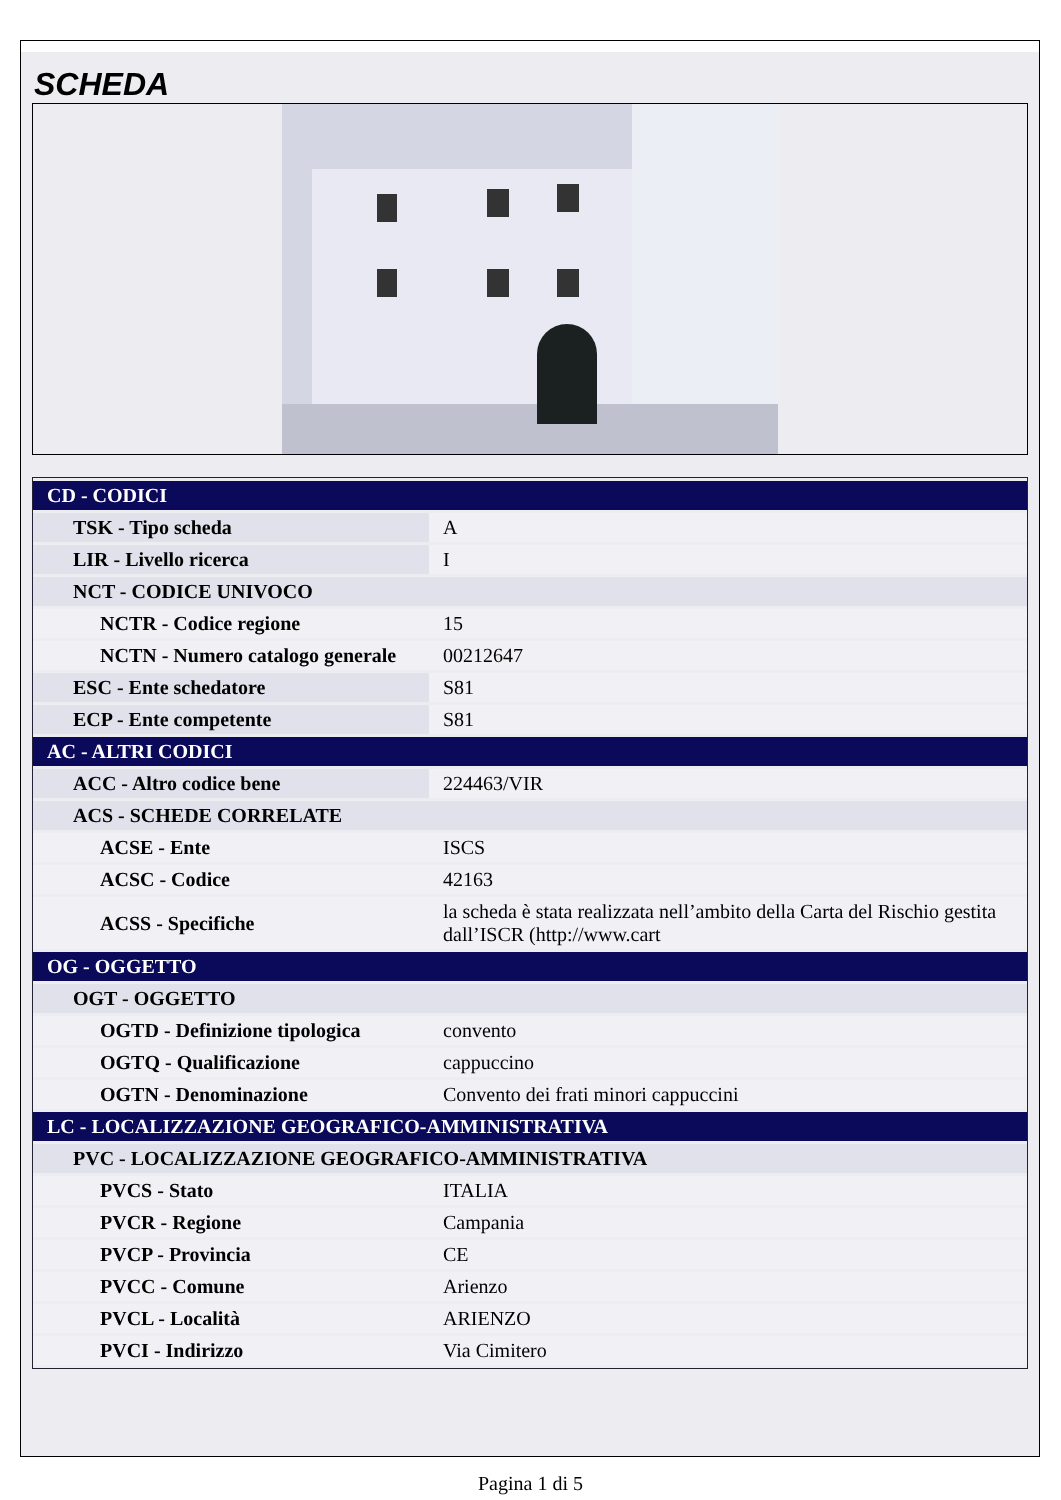SCHEDA
| CD - CODICI | |
| TSK - Tipo scheda | A |
| LIR - Livello ricerca | I |
| NCT - CODICE UNIVOCO | |
| NCTR - Codice regione | 15 |
| NCTN - Numero catalogo generale | 00212647 |
| ESC - Ente schedatore | S81 |
| ECP - Ente competente | S81 |
| AC - ALTRI CODICI | |
| ACC - Altro codice bene | 224463/VIR |
| ACS - SCHEDE CORRELATE | |
| ACSE - Ente | ISCS |
| ACSC - Codice | 42163 |
| ACSS - Specifiche | la scheda è stata realizzata nell’ambito della Carta del Rischio gestita dall’ISCR (http://www.cart |
| OG - OGGETTO | |
| OGT - OGGETTO | |
| OGTD - Definizione tipologica | convento |
| OGTQ - Qualificazione | cappuccino |
| OGTN - Denominazione | Convento dei frati minori cappuccini |
| LC - LOCALIZZAZIONE GEOGRAFICO-AMMINISTRATIVA | |
| PVC - LOCALIZZAZIONE GEOGRAFICO-AMMINISTRATIVA | |
| PVCS - Stato | ITALIA |
| PVCR - Regione | Campania |
| PVCP - Provincia | CE |
| PVCC - Comune | Arienzo |
| PVCL - Località | ARIENZO |
| PVCI - Indirizzo | Via Cimitero |
Pagina 1 di 5